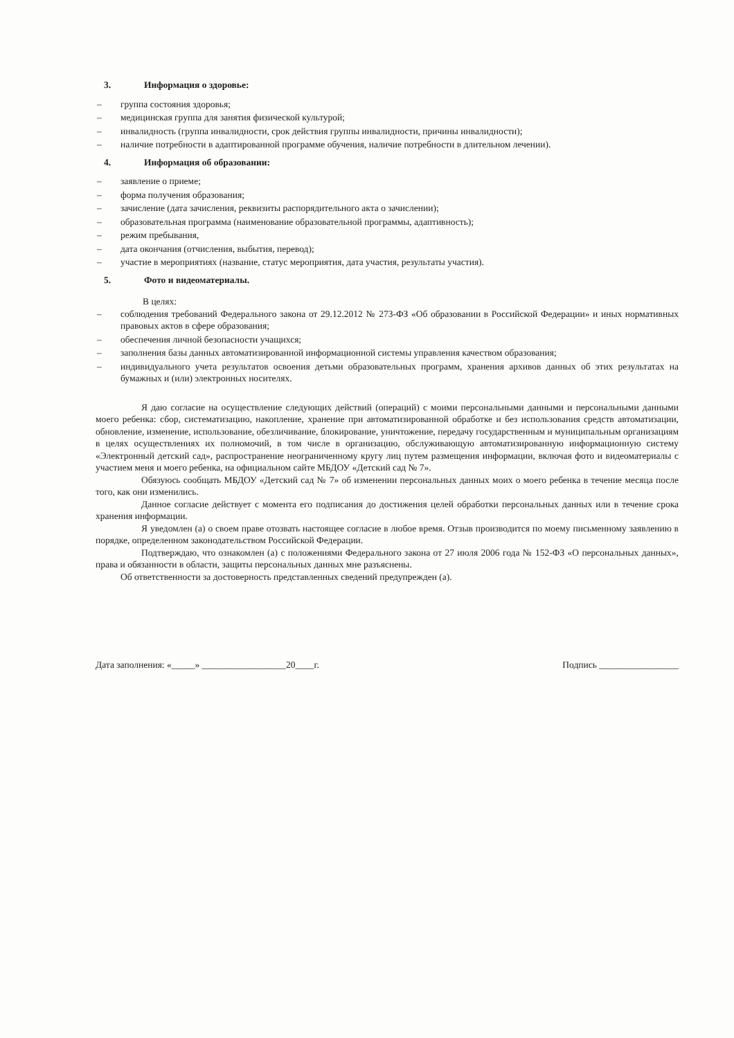3. Информация о здоровье:
группа состояния здоровья;
медицинская группа для занятия физической культурой;
инвалидность (группа инвалидности, срок действия группы инвалидности, причины инвалидности);
наличие потребности в адаптированной программе обучения, наличие потребности в длительном лечении).
4. Информация об образовании:
заявление о приеме;
форма получения образования;
зачисление (дата зачисления, реквизиты распорядительного акта о зачислении);
образовательная программа (наименование образовательной программы, адаптивность);
режим пребывания,
дата окончания (отчисления, выбытия, перевод);
участие в мероприятиях (название, статус мероприятия, дата участия, результаты участия).
5. Фото и видеоматериалы.
В целях:
соблюдения требований Федерального закона от 29.12.2012 № 273-ФЗ «Об образовании в Российской Федерации» и иных нормативных правовых актов в сфере образования;
обеспечения личной безопасности учащихся;
заполнения базы данных автоматизированной информационной системы управления качеством образования;
индивидуального учета результатов освоения детьми образовательных программ, хранения архивов данных об этих результатах на бумажных и (или) электронных носителях.
Я даю согласие на осуществление следующих действий (операций) с моими персональными данными и персональными данными моего ребенка: сбор, систематизацию, накопление, хранение при автоматизированной обработке и без использования средств автоматизации, обновление, изменение, использование, обезличивание, блокирование, уничтожение, передачу государственным и муниципальным организациям в целях осуществлениях их полномочий, в том числе в организацию, обслуживающую автоматизированную информационную систему «Электронный детский сад», распространение неограниченному кругу лиц путем размещения информации, включая фото и видеоматериалы с участием меня и моего ребенка, на официальном сайте МБДОУ «Детский сад № 7».
Обязуюсь сообщать МБДОУ «Детский сад № 7» об изменении персональных данных моих о моего ребенка в течение месяца после того, как они изменились.
Данное согласие действует с момента его подписания до достижения целей обработки персональных данных или в течение срока хранения информации.
Я уведомлен (а) о своем праве отозвать настоящее согласие в любое время. Отзыв производится по моему письменному заявлению в порядке, определенном законодательством Российской Федерации.
Подтверждаю, что ознакомлен (а) с положениями Федерального закона от 27 июля 2006 года № 152-ФЗ «О персональных данных», права и обязанности в области, защиты персональных данных мне разъяснены.
Об ответственности за достоверность представленных сведений предупрежден (а).
Дата заполнения: «_____» __________________20____г. Подпись _________________